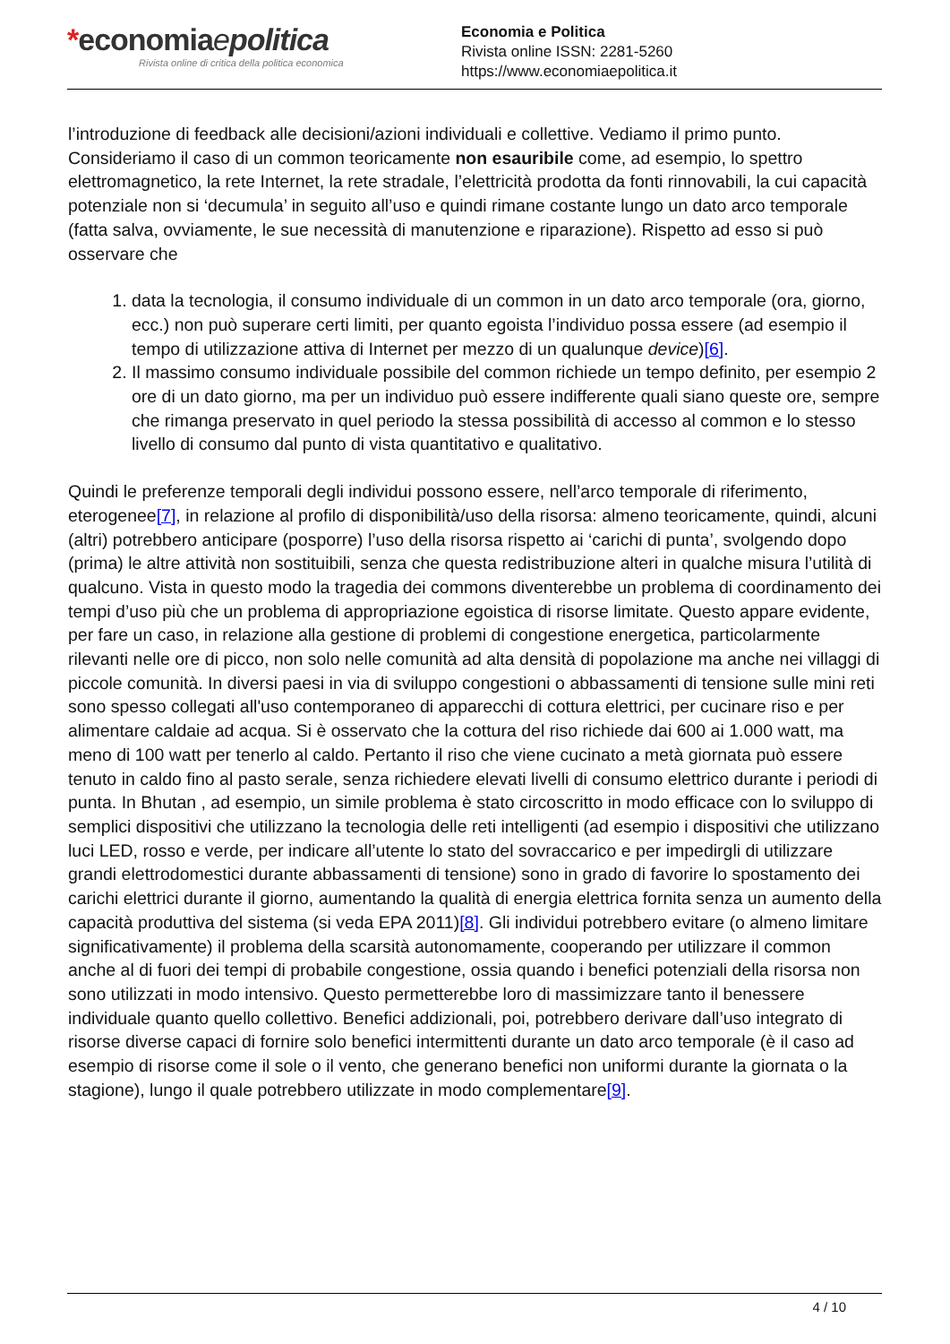*economiaepolitica
Rivista online di critica della politica economica
Economia e Politica
Rivista online ISSN: 2281-5260
https://www.economiaepolitica.it
l’introduzione di feedback alle decisioni/azioni individuali e collettive. Vediamo il primo punto. Consideriamo il caso di un common teoricamente non esauribile come, ad esempio, lo spettro elettromagnetico, la rete Internet, la rete stradale, l’elettricità prodotta da fonti rinnovabili, la cui capacità potenziale non si ‘decumula’ in seguito all’uso e quindi rimane costante lungo un dato arco temporale (fatta salva, ovviamente, le sue necessità di manutenzione e riparazione). Rispetto ad esso si può osservare che
1. data la tecnologia, il consumo individuale di un common in un dato arco temporale (ora, giorno, ecc.) non può superare certi limiti, per quanto egoista l’individuo possa essere (ad esempio il tempo di utilizzazione attiva di Internet per mezzo di un qualunque device)[6].
2. Il massimo consumo individuale possibile del common richiede un tempo definito, per esempio 2 ore di un dato giorno, ma per un individuo può essere indifferente quali siano queste ore, sempre che rimanga preservato in quel periodo la stessa possibilità di accesso al common e lo stesso livello di consumo dal punto di vista quantitativo e qualitativo.
Quindi le preferenze temporali degli individui possono essere, nell’arco temporale di riferimento, eterogenee[7], in relazione al profilo di disponibilità/uso della risorsa: almeno teoricamente, quindi, alcuni (altri) potrebbero anticipare (posporre) l’uso della risorsa rispetto ai ‘carichi di punta’, svolgendo dopo (prima) le altre attività non sostituibili, senza che questa redistribuzione alteri in qualche misura l’utilità di qualcuno. Vista in questo modo la tragedia dei commons diventerebbe un problema di coordinamento dei tempi d’uso più che un problema di appropriazione egoistica di risorse limitate. Questo appare evidente, per fare un caso, in relazione alla gestione di problemi di congestione energetica, particolarmente rilevanti nelle ore di picco, non solo nelle comunità ad alta densità di popolazione ma anche nei villaggi di piccole comunità. In diversi paesi in via di sviluppo congestioni o abbassamenti di tensione sulle mini reti sono spesso collegati all'uso contemporaneo di apparecchi di cottura elettrici, per cucinare riso e per alimentare caldaie ad acqua. Si è osservato che la cottura del riso richiede dai 600 ai 1.000 watt, ma meno di 100 watt per tenerlo al caldo. Pertanto il riso che viene cucinato a metà giornata può essere tenuto in caldo fino al pasto serale, senza richiedere elevati livelli di consumo elettrico durante i periodi di punta. In Bhutan , ad esempio, un simile problema è stato circoscritto in modo efficace con lo sviluppo di semplici dispositivi che utilizzano la tecnologia delle reti intelligenti (ad esempio i dispositivi che utilizzano luci LED, rosso e verde, per indicare all’utente lo stato del sovraccarico e per impedirgli di utilizzare grandi elettrodomestici durante abbassamenti di tensione) sono in grado di favorire lo spostamento dei carichi elettrici durante il giorno, aumentando la qualità di energia elettrica fornita senza un aumento della capacità produttiva del sistema (si veda EPA 2011)[8]. Gli individui potrebbero evitare (o almeno limitare significativamente) il problema della scarsità autonomamente, cooperando per utilizzare il common anche al di fuori dei tempi di probabile congestione, ossia quando i benefici potenziali della risorsa non sono utilizzati in modo intensivo. Questo permetterebbe loro di massimizzare tanto il benessere individuale quanto quello collettivo. Benefici addizionali, poi, potrebbero derivare dall’uso integrato di risorse diverse capaci di fornire solo benefici intermittenti durante un dato arco temporale (è il caso ad esempio di risorse come il sole o il vento, che generano benefici non uniformi durante la giornata o la stagione), lungo il quale potrebbero utilizzate in modo complementare[9].
4 / 10